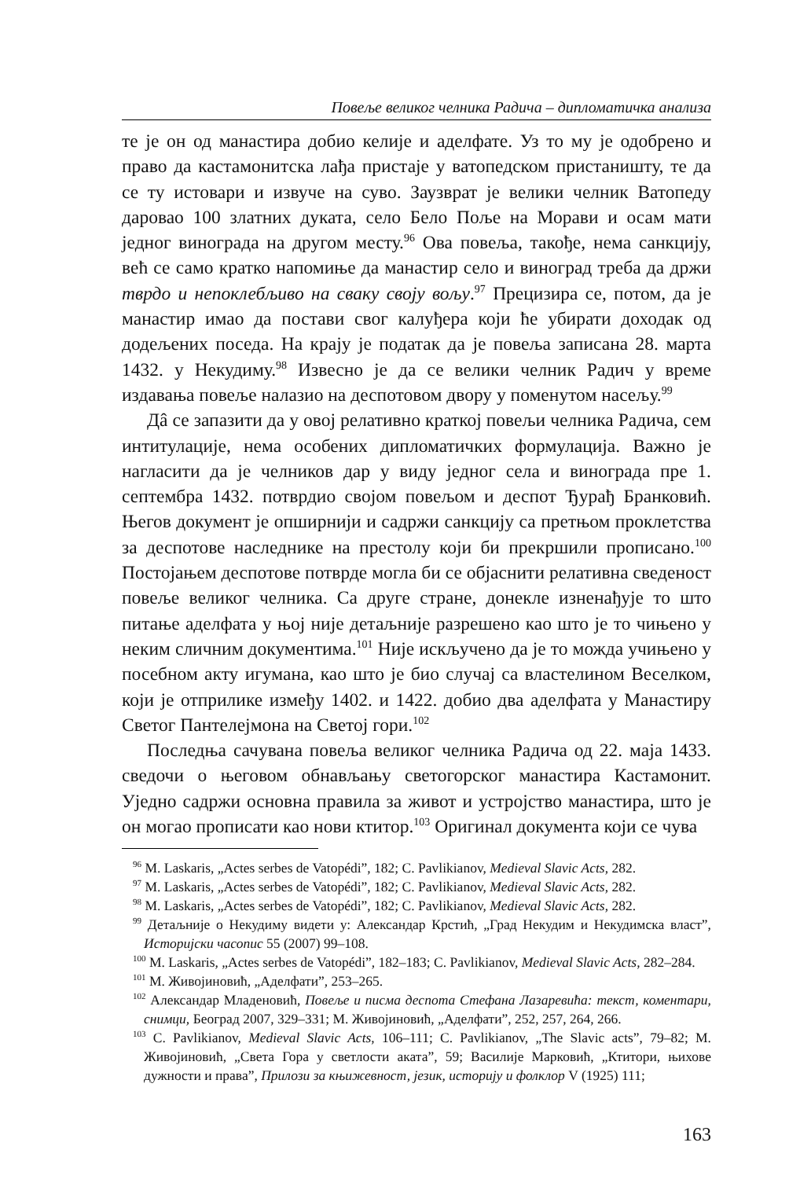Повеље великог челника Радича – дипломатичка анализа
те је он од манастира добио келије и аделфате. Уз то му је одобрено и право да кастамонитска лађа пристаје у ватопедском пристаништу, те да се ту истовари и извуче на суво. Заузврат је велики челник Ватопеду даровао 100 златних дуката, село Бело Поље на Морави и осам мати једног винограда на другом месту.<sup>96</sup> Ова повеља, такође, нема санкцију, већ се само кратко напомиње да манастир село и виноград треба да држи тврдо и непоклебљиво на сваку своју вољу.<sup>97</sup> Прецизира се, потом, да је манастир имао да постави свог калуђера који ће убирати доходак од додељених поседа. На крају је податак да је повеља записана 28. марта 1432. у Некудиму.<sup>98</sup> Извесно је да се велики челник Радич у време издавања повеље налазио на деспотовом двору у поменутом насељу.<sup>99</sup>
Дâ се запазити да у овој релативно краткој повељи челника Радича, сем интитулације, нема особених дипломатичких формулација. Важно је нагласити да је челников дар у виду једног села и винограда пре 1. септембра 1432. потврдио својом повељом и деспот Ђурађ Бранковић. Његов документ је опширнији и садржи санкцију са претњом проклетства за деспотове наследнике на престолу који би прекршили прописано.<sup>100</sup> Постојањем деспотове потврде могла би се објаснити релативна сведеност повеље великог челника. Са друге стране, донекле изненађује то што питање аделфата у њој није детаљније разрешено као што је то чињено у неким сличним документима.<sup>101</sup> Није искључено да је то можда учињено у посебном акту игумана, као што је био случај са властелином Веселком, који је отприлике између 1402. и 1422. добио два аделфата у Манастиру Светог Пантелејмона на Светој гори.<sup>102</sup>
Последња сачувана повеља великог челника Радича од 22. маја 1433. сведочи о његовом обнављању светогорског манастира Кастамонит. Уједно садржи основна правила за живот и устројство манастира, што је он могао прописати као нови ктитор.<sup>103</sup> Оригинал документа који се чува
<sup>96</sup> M. Laskaris, „Actes serbes de Vatopédi”, 182; C. Pavlikianov, Medieval Slavic Acts, 282.
<sup>97</sup> M. Laskaris, „Actes serbes de Vatopédi”, 182; C. Pavlikianov, Medieval Slavic Acts, 282.
<sup>98</sup> M. Laskaris, „Actes serbes de Vatopédi”, 182; C. Pavlikianov, Medieval Slavic Acts, 282.
<sup>99</sup> Детаљније о Некудиму видети у: Александар Крстић, „Град Некудим и Некудимска власт”, Историјски часопис 55 (2007) 99–108.
<sup>100</sup> M. Laskaris, „Actes serbes de Vatopédi”, 182–183; C. Pavlikianov, Medieval Slavic Acts, 282–284.
<sup>101</sup> М. Живојиновић, „Аделфати”, 253–265.
<sup>102</sup> Александар Младеновић, Повеље и писма деспота Стефана Лазаревића: текст, коментари, снимци, Београд 2007, 329–331; М. Живојиновић, „Аделфати”, 252, 257, 264, 266.
<sup>103</sup> C. Pavlikianov, Medieval Slavic Acts, 106–111; C. Pavlikianov, „The Slavic acts”, 79–82; М. Живојиновић, „Света Гора у светлости аката”, 59; Василије Марковић, „Ктитори, њихове дужности и права”, Прилози за књижевност, језик, историју и фолклор V (1925) 111;
163